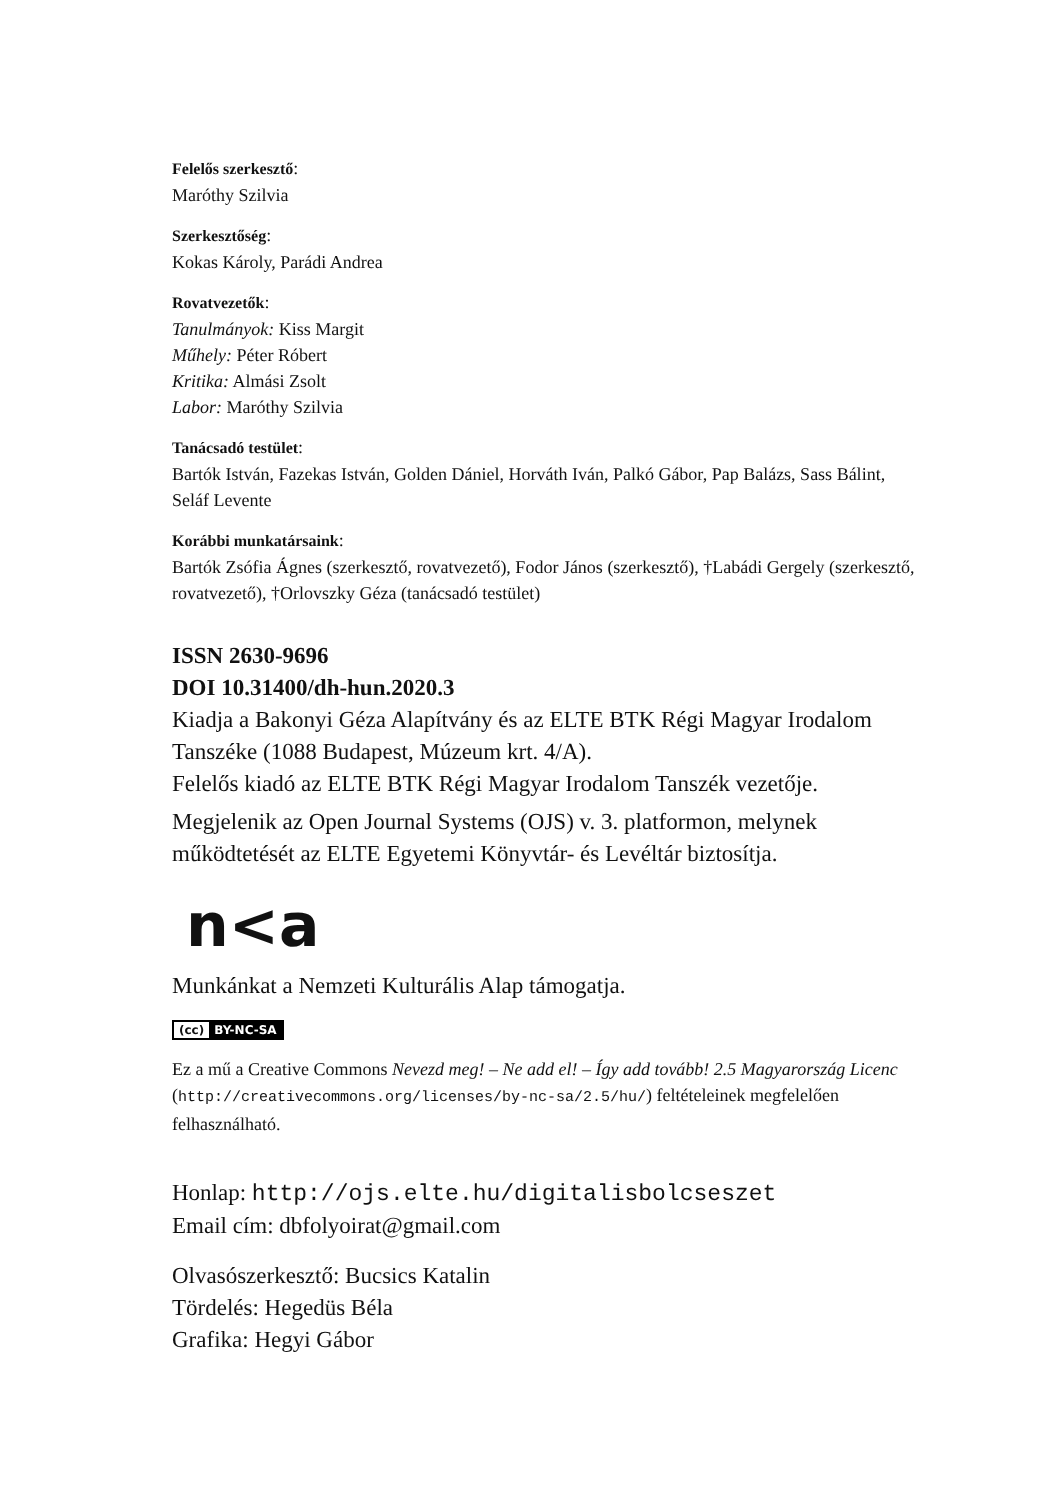Felelős szerkesztő:
Maróthy Szilvia
Szerkesztőség:
Kokas Károly, Parádi Andrea
Rovatvezetők:
Tanulmányok: Kiss Margit
Műhely: Péter Róbert
Kritika: Almási Zsolt
Labor: Maróthy Szilvia
Tanácsadó testület:
Bartók István, Fazekas István, Golden Dániel, Horváth Iván, Palkó Gábor, Pap Balázs, Sass Bálint, Seláf Levente
Korábbi munkatársaink:
Bartók Zsófia Ágnes (szerkesztő, rovatvezető), Fodor János (szerkesztő), †Labádi Gergely (szerkesztő, rovatvezető), †Orlovszky Géza (tanácsadó testület)
ISSN 2630-9696
DOI 10.31400/dh-hun.2020.3
Kiadja a Bakonyi Géza Alapítvány és az ELTE BTK Régi Magyar Irodalom Tanszéke (1088 Budapest, Múzeum krt. 4/A).
Felelős kiadó az ELTE BTK Régi Magyar Irodalom Tanszék vezetője.
Megjelenik az Open Journal Systems (OJS) v. 3. platformon, melynek működtetését az ELTE Egyetemi Könyvtár- és Levéltár biztosítja.
n<a
Munkánkat a Nemzeti Kulturális Alap támogatja.
(cc) BY-NC-SA
Ez a mű a Creative Commons Nevezd meg! – Ne add el! – Így add tovább! 2.5 Magyarország Licenc (http://creativecommons.org/licenses/by-nc-sa/2.5/hu/) feltételeinek megfelelően felhasználható.
Honlap: http://ojs.elte.hu/digitalisbolcseszet
Email cím: dbfolyoirat@gmail.com
Olvasószerkesztő: Bucsics Katalin
Tördelés: Hegedüs Béla
Grafika: Hegyi Gábor